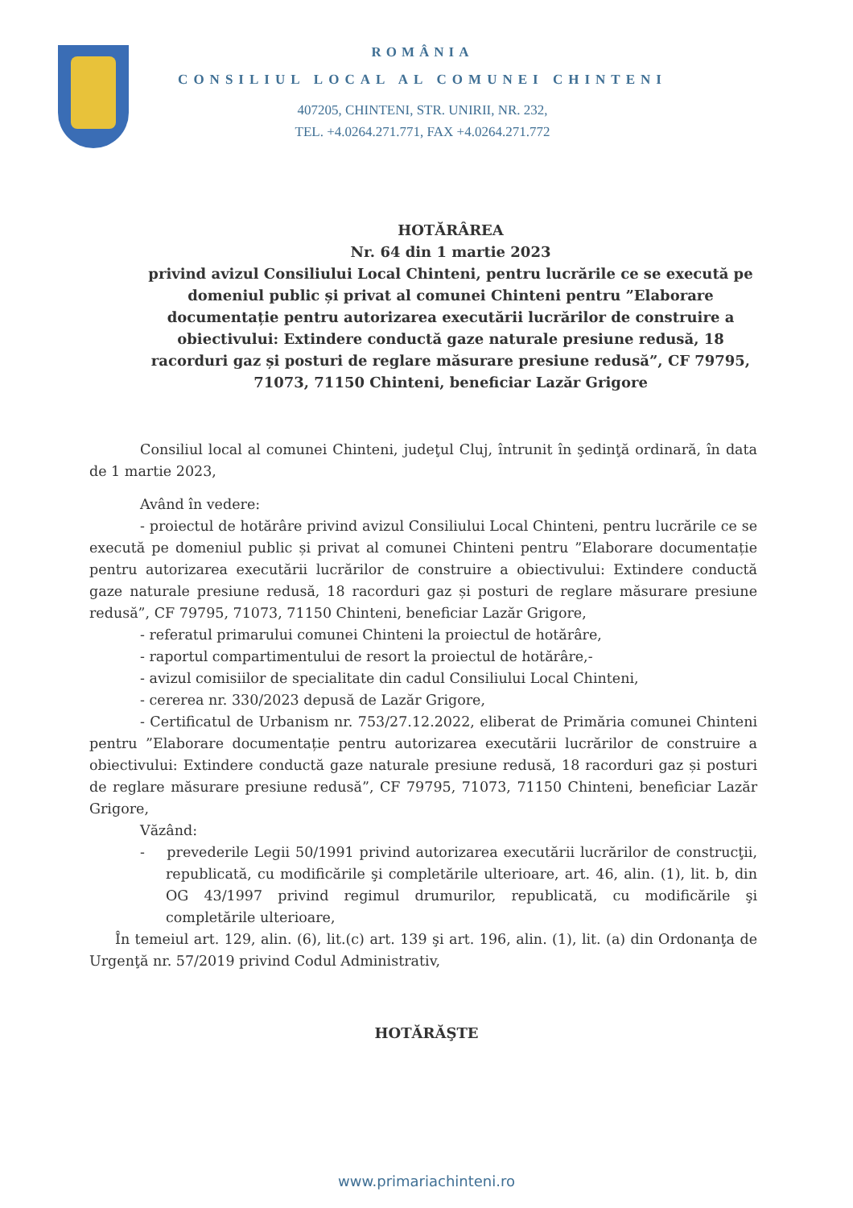ROMÂNIA
CONSILIUL LOCAL AL COMUNEI CHINTENI
407205, CHINTENI, STR. UNIRII, NR. 232,
TEL. +4.0264.271.771, FAX +4.0264.271.772
HOTĂRÂREA
Nr. 64 din 1 martie 2023
privind avizul Consiliului Local Chinteni, pentru lucrările ce se execută pe domeniul public și privat al comunei Chinteni pentru ”Elaborare documentație pentru autorizarea executării lucrărilor de construire a obiectivului: Extindere conductă gaze naturale presiune redusă, 18 racorduri gaz și posturi de reglare măsurare presiune redusă”, CF 79795, 71073, 71150 Chinteni, beneficiar Lazăr Grigore
Consiliul local al comunei Chinteni, judeţul Cluj, întrunit în şedinţă ordinară, în data de 1 martie 2023,
Având în vedere:
- proiectul de hotărâre privind avizul Consiliului Local Chinteni, pentru lucrările ce se execută pe domeniul public și privat al comunei Chinteni pentru ”Elaborare documentație pentru autorizarea executării lucrărilor de construire a obiectivului: Extindere conductă gaze naturale presiune redusă, 18 racorduri gaz și posturi de reglare măsurare presiune redusă”, CF 79795, 71073, 71150 Chinteni, beneficiar Lazăr Grigore,
- referatul primarului comunei Chinteni la proiectul de hotărâre,
- raportul compartimentului de resort la proiectul de hotărâre,-
- avizul comisiilor de specialitate din cadul Consiliului Local Chinteni,
- cererea nr. 330/2023 depusă de Lazăr Grigore,
- Certificatul de Urbanism nr. 753/27.12.2022, eliberat de Primăria comunei Chinteni pentru ”Elaborare documentație pentru autorizarea executării lucrărilor de construire a obiectivului: Extindere conductă gaze naturale presiune redusă, 18 racorduri gaz și posturi de reglare măsurare presiune redusă”, CF 79795, 71073, 71150 Chinteni, beneficiar Lazăr Grigore,
Văzând:
- prevederile Legii 50/1991 privind autorizarea executării lucrărilor de construcţii, republicată, cu modificările şi completările ulterioare, art. 46, alin. (1), lit. b, din OG 43/1997 privind regimul drumurilor, republicată, cu modificările şi completările ulterioare,
În temeiul art. 129, alin. (6), lit.(c) art. 139 şi art. 196, alin. (1), lit. (a) din Ordonanţa de Urgenţă nr. 57/2019 privind Codul Administrativ,
HOTĂRĂŞTE
www.primariachinteni.ro